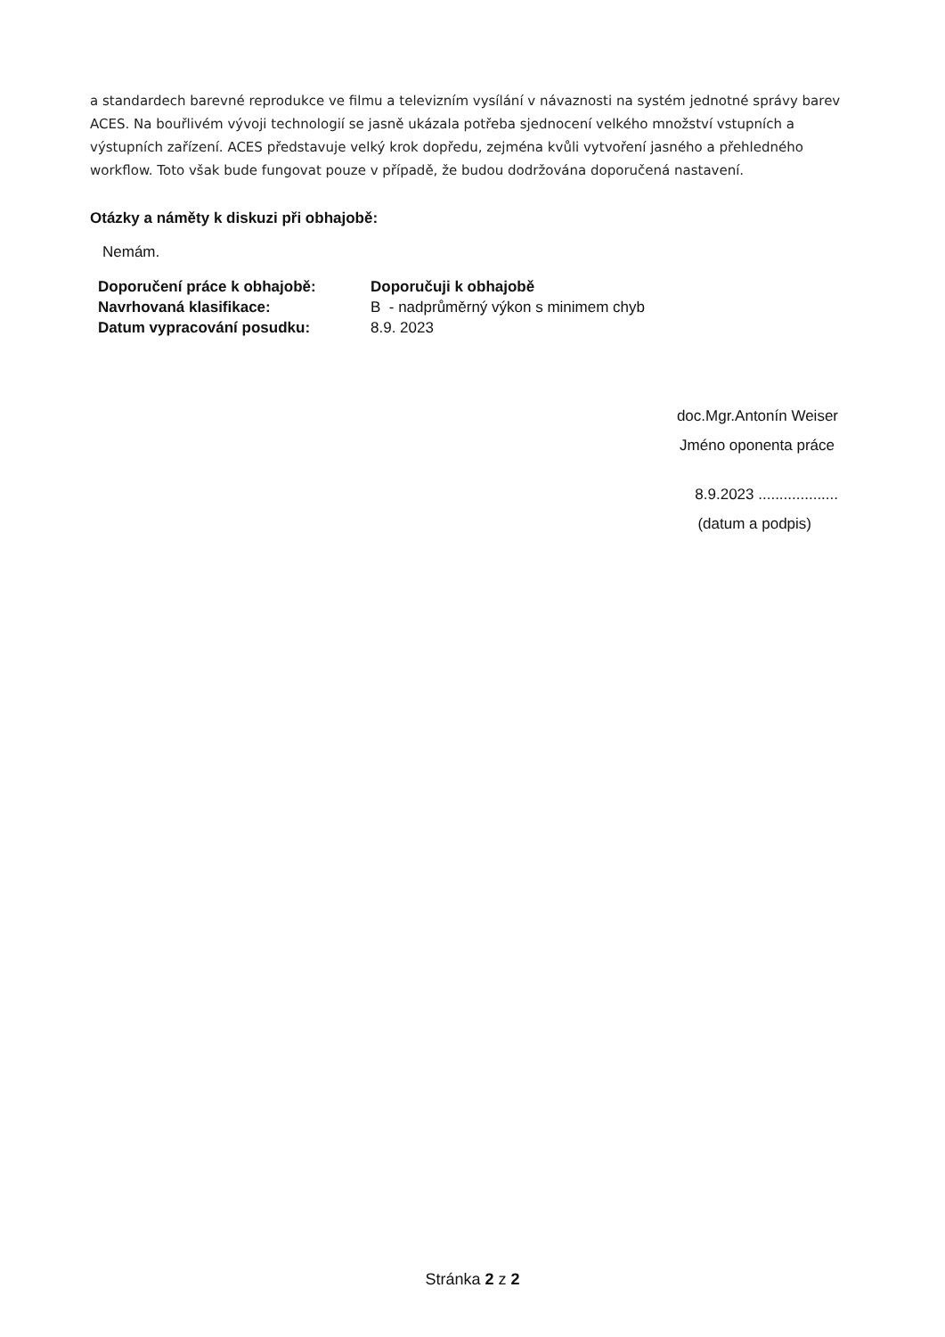a standardech barevné reprodukce ve filmu a televizním vysílání v návaznosti na systém jednotné správy barev ACES. Na bouřlivém vývoji technologií se jasně ukázala potřeba sjednocení velkého množství vstupních a výstupních zařízení. ACES představuje velký krok dopředu, zejména kvůli vytvoření jasného a přehledného workflow. Toto však bude fungovat pouze v případě, že budou dodržována doporučená nastavení.
Otázky a náměty k diskuzi při obhajobě:
Nemám.
| Doporučení práce k obhajobě: | Doporučuji k obhajobě |
| Navrhovaná klasifikace: | B - nadprůměrný výkon s minimem chyb |
| Datum vypracování posudku: | 8.9. 2023 |
doc.Mgr.Antonín Weiser
Jméno oponenta práce
8.9.2023 ...................
(datum a podpis)
Stránka 2 z 2